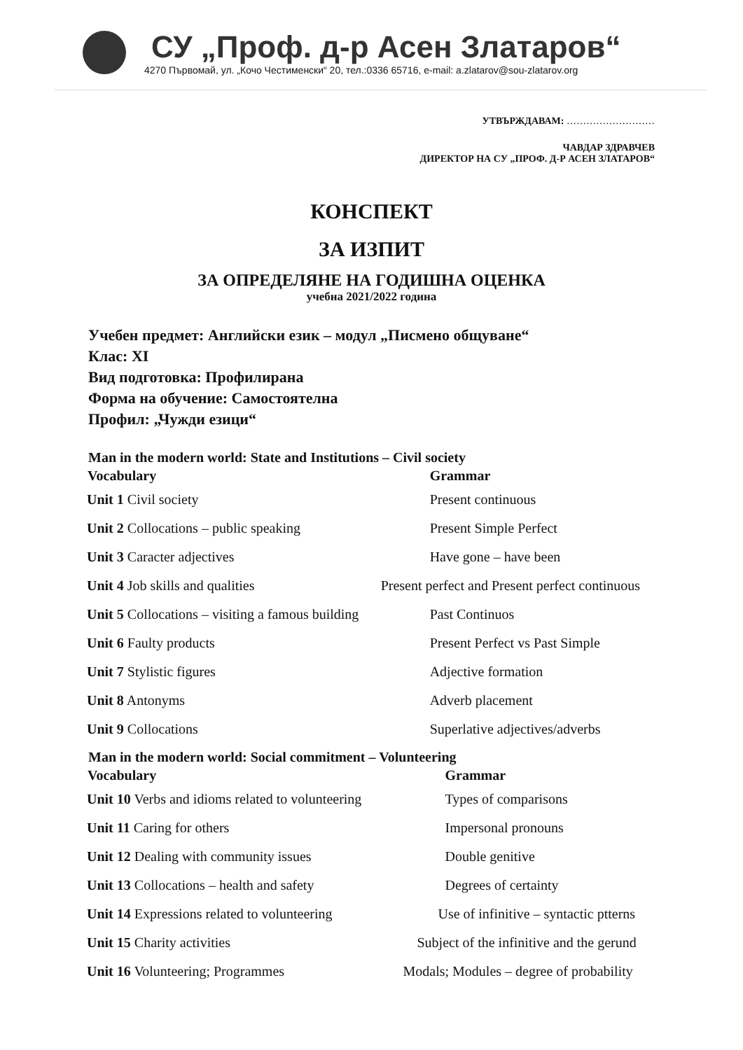СУ „Проф. д-р Асен Златаров“
4270 Първомай, ул. „Кочо Честименски“ 20, тел.:0336 65716, e-mail: a.zlatarov@sou-zlatarov.org
УТВЪРЖДАВАМ: ………………………
ЧАВДАР ЗДРАВЧЕВ
ДИРЕКТОР НА СУ „ПРОФ. Д-Р АСЕН ЗЛАТАРОВ“
КОНСПЕКТ
ЗА ИЗПИТ
ЗА ОПРЕДЕЛЯНЕ НА ГОДИШНА ОЦЕНКА
учебна 2021/2022 година
Учебен предмет: Английски език – модул „Писмено общуване“
Клас: XI
Вид подготовка: Профилирана
Форма на обучение: Самостоятелна
Профил: „Чужди езици“
Man in the modern world: State and Institutions – Civil society
| Vocabulary | Grammar |
| --- | --- |
| Unit 1 Civil society | Present continuous |
| Unit 2 Collocations – public speaking | Present Simple Perfect |
| Unit 3 Caracter adjectives | Have gone – have been |
| Unit 4 Job skills and qualities | Present perfect and Present perfect continuous |
| Unit 5 Collocations – visiting a famous building | Past Continuos |
| Unit 6 Faulty products | Present Perfect vs Past Simple |
| Unit 7 Stylistic figures | Adjective formation |
| Unit 8 Antonyms | Adverb placement |
| Unit 9 Collocations | Superlative adjectives/adverbs |
Man in the modern world: Social commitment – Volunteering
| Vocabulary | Grammar |
| --- | --- |
| Unit 10 Verbs and idioms related to volunteering | Types of comparisons |
| Unit 11 Caring for others | Impersonal pronouns |
| Unit 12 Dealing with community issues | Double genitive |
| Unit 13 Collocations – health and safety | Degrees of certainty |
| Unit 14 Expressions related to volunteering | Use of infinitive – syntactic ptterns |
| Unit 15 Charity activities | Subject of the infinitive and the gerund |
| Unit 16 Volunteering; Programmes | Modals; Modules – degree of probability |